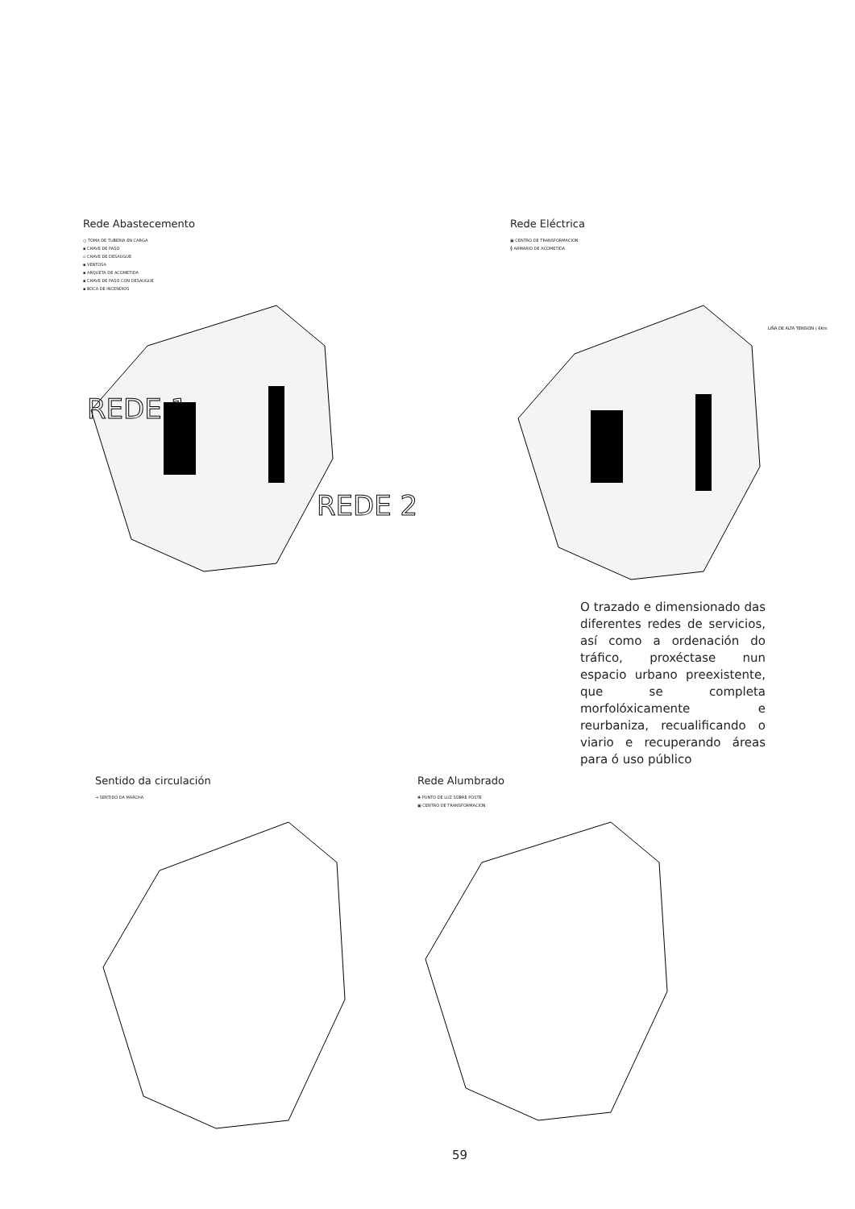Rede Abastecemento
○ TOMA DE TUBERIA EN CARGA
▪ CHAVE DE PASO
▫ CHAVE DE DESAUGUE
▪ VENTOSA
▪ ARQUETA DE ACOMETIDA
▪ CHAVE DE PASO CON DESAUGUE
▪ BOCA DE INCENDIOS
REDE 1
REDE 2
Rede Eléctrica
▣ CENTRO DE TRANSFORMACION
╬ ARMARIO DE ACOMETIDA
LIÑA DE ALTA TENSION ( 6Km
O trazado e dimensionado das diferentes redes de servicios, así como a ordenación do tráfico, proxéctase nun espacio urbano preexistente, que se completa morfolóxicamente e reurbaniza, recualificando o viario e recuperando áreas para ó uso público
Sentido da circulación
→ SENTIDO DA MARCHA
Rede Alumbrado
✚ PUNTO DE LUZ SOBRE POSTE
▣ CENTRO DE TRANSFORMACION
59